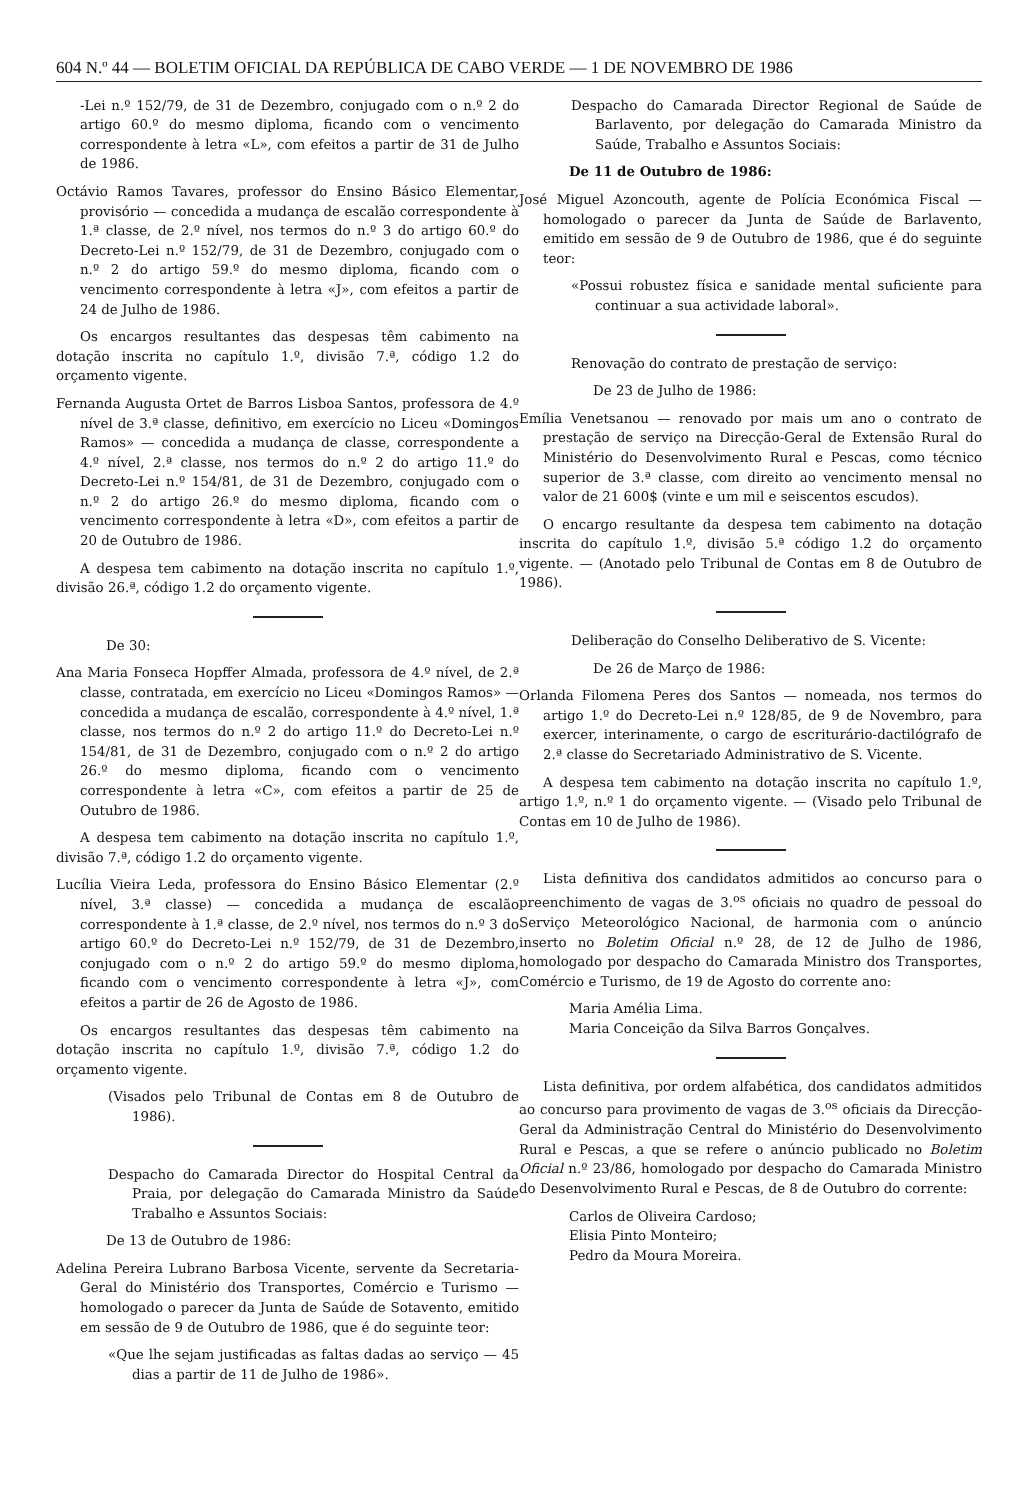604 N.º 44 — BOLETIM OFICIAL DA REPÚBLICA DE CABO VERDE — 1 DE NOVEMBRO DE 1986
-Lei n.º 152/79, de 31 de Dezembro, conjugado com o n.º 2 do artigo 60.º do mesmo diploma, ficando com o vencimento correspondente à letra «L», com efeitos a partir de 31 de Julho de 1986.
Octávio Ramos Tavares, professor do Ensino Básico Elementar, provisório — concedida a mudança de escalão correspondente à 1.ª classe, de 2.º nível, nos termos do n.º 3 do artigo 60.º do Decreto-Lei n.º 152/79, de 31 de Dezembro, conjugado com o n.º 2 do artigo 59.º do mesmo diploma, ficando com o vencimento correspondente à letra «J», com efeitos a partir de 24 de Julho de 1986.
Os encargos resultantes das despesas têm cabimento na dotação inscrita no capítulo 1.º, divisão 7.ª, código 1.2 do orçamento vigente.
Fernanda Augusta Ortet de Barros Lisboa Santos, professora de 4.º nível de 3.ª classe, definitivo, em exercício no Liceu «Domingos Ramos» — concedida a mudança de classe, correspondente a 4.º nível, 2.ª classe, nos termos do n.º 2 do artigo 11.º do Decreto-Lei n.º 154/81, de 31 de Dezembro, conjugado com o n.º 2 do artigo 26.º do mesmo diploma, ficando com o vencimento correspondente à letra «D», com efeitos a partir de 20 de Outubro de 1986.
A despesa tem cabimento na dotação inscrita no capítulo 1.º, divisão 26.ª, código 1.2 do orçamento vigente.
De 30:
Ana Maria Fonseca Hopffer Almada, professora de 4.º nível, de 2.ª classe, contratada, em exercício no Liceu «Domingos Ramos» — concedida a mudança de escalão, correspondente à 4.º nível, 1.ª classe, nos termos do n.º 2 do artigo 11.º do Decreto-Lei n.º 154/81, de 31 de Dezembro, conjugado com o n.º 2 do artigo 26.º do mesmo diploma, ficando com o vencimento correspondente à letra «C», com efeitos a partir de 25 de Outubro de 1986.
A despesa tem cabimento na dotação inscrita no capítulo 1.º, divisão 7.ª, código 1.2 do orçamento vigente.
Lucília Vieira Leda, professora do Ensino Básico Elementar (2.º nível, 3.ª classe) — concedida a mudança de escalão correspondente à 1.ª classe, de 2.º nível, nos termos do n.º 3 do artigo 60.º do Decreto-Lei n.º 152/79, de 31 de Dezembro, conjugado com o n.º 2 do artigo 59.º do mesmo diploma, ficando com o vencimento correspondente à letra «J», com efeitos a partir de 26 de Agosto de 1986.
Os encargos resultantes das despesas têm cabimento na dotação inscrita no capítulo 1.º, divisão 7.ª, código 1.2 do orçamento vigente.
(Visados pelo Tribunal de Contas em 8 de Outubro de 1986).
Despacho do Camarada Director do Hospital Central da Praia, por delegação do Camarada Ministro da Saúde Trabalho e Assuntos Sociais:
De 13 de Outubro de 1986:
Adelina Pereira Lubrano Barbosa Vicente, servente da Secretaria-Geral do Ministério dos Transportes, Comércio e Turismo — homologado o parecer da Junta de Saúde de Sotavento, emitido em sessão de 9 de Outubro de 1986, que é do seguinte teor:
«Que lhe sejam justificadas as faltas dadas ao serviço — 45 dias a partir de 11 de Julho de 1986».
Despacho do Camarada Director Regional de Saúde de Barlavento, por delegação do Camarada Ministro da Saúde, Trabalho e Assuntos Sociais:
De 11 de Outubro de 1986:
José Miguel Azoncouth, agente de Polícia Económica Fiscal — homologado o parecer da Junta de Saúde de Barlavento, emitido em sessão de 9 de Outubro de 1986, que é do seguinte teor:
«Possui robustez física e sanidade mental suficiente para continuar a sua actividade laboral».
Renovação do contrato de prestação de serviço:
De 23 de Julho de 1986:
Emília Venetsanou — renovado por mais um ano o contrato de prestação de serviço na Direcção-Geral de Extensão Rural do Ministério do Desenvolvimento Rural e Pescas, como técnico superior de 3.ª classe, com direito ao vencimento mensal no valor de 21 600$ (vinte e um mil e seiscentos escudos).
O encargo resultante da despesa tem cabimento na dotação inscrita do capítulo 1.º, divisão 5.ª código 1.2 do orçamento vigente. — (Anotado pelo Tribunal de Contas em 8 de Outubro de 1986).
Deliberação do Conselho Deliberativo de S. Vicente:
De 26 de Março de 1986:
Orlanda Filomena Peres dos Santos — nomeada, nos termos do artigo 1.º do Decreto-Lei n.º 128/85, de 9 de Novembro, para exercer, interinamente, o cargo de escriturário-dactilógrafo de 2.ª classe do Secretariado Administrativo de S. Vicente.
A despesa tem cabimento na dotação inscrita no capítulo 1.º, artigo 1.º, n.º 1 do orçamento vigente. — (Visado pelo Tribunal de Contas em 10 de Julho de 1986).
Lista definitiva dos candidatos admitidos ao concurso para o preenchimento de vagas de 3.<sup>os</sup> oficiais no quadro de pessoal do Serviço Meteorológico Nacional, de harmonia com o anúncio inserto no Boletim Oficial n.º 28, de 12 de Julho de 1986, homologado por despacho do Camarada Ministro dos Transportes, Comércio e Turismo, de 19 de Agosto do corrente ano:
Maria Amélia Lima.
Maria Conceição da Silva Barros Gonçalves.
Lista definitiva, por ordem alfabética, dos candidatos admitidos ao concurso para provimento de vagas de 3.<sup>os</sup> oficiais da Direcção-Geral da Administração Central do Ministério do Desenvolvimento Rural e Pescas, a que se refere o anúncio publicado no Boletim Oficial n.º 23/86, homologado por despacho do Camarada Ministro do Desenvolvimento Rural e Pescas, de 8 de Outubro do corrente:
Carlos de Oliveira Cardoso;
Elisia Pinto Monteiro;
Pedro da Moura Moreira.